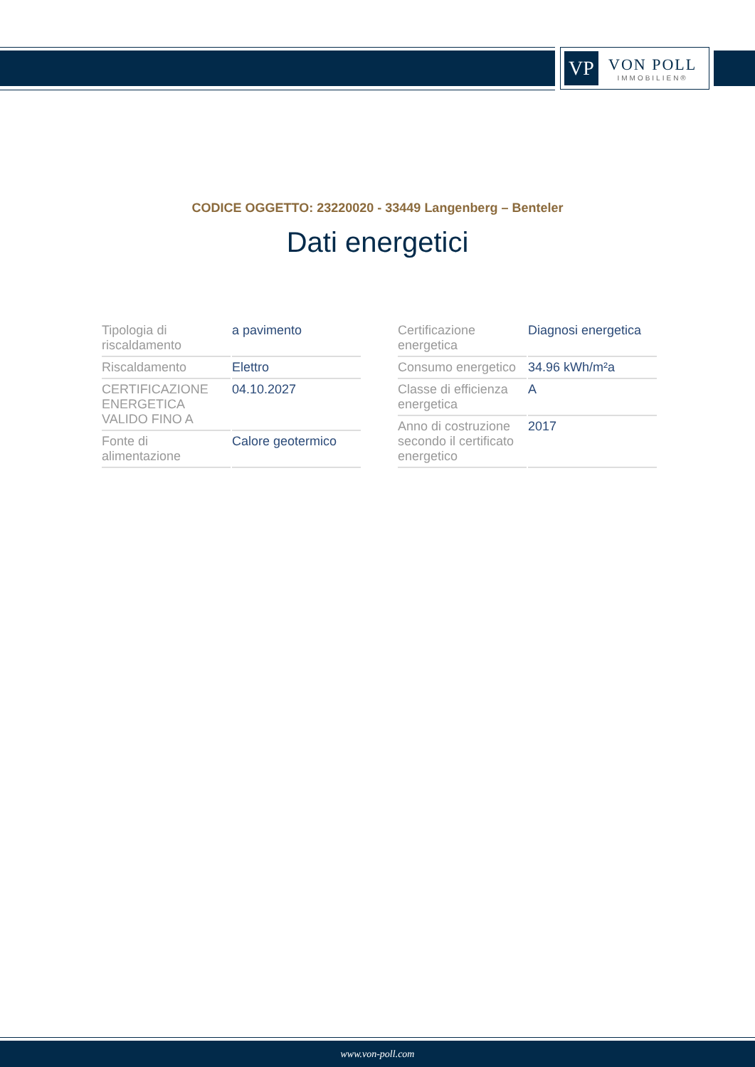VP
VON POLL
IMMOBILIEN®
CODICE OGGETTO: 23220020 - 33449 Langenberg – Benteler
Dati energetici
| Tipologia di riscaldamento | a pavimento |
| Riscaldamento | Elettro |
| CERTIFICAZIONE ENERGETICA VALIDO FINO A | 04.10.2027 |
| Fonte di alimentazione | Calore geotermico |
| Certificazione energetica | Diagnosi energetica |
| Consumo energetico | 34.96 kWh/m²a |
| Classe di efficienza energetica | A |
| Anno di costruzione secondo il certificato energetico | 2017 |
www.von-poll.com